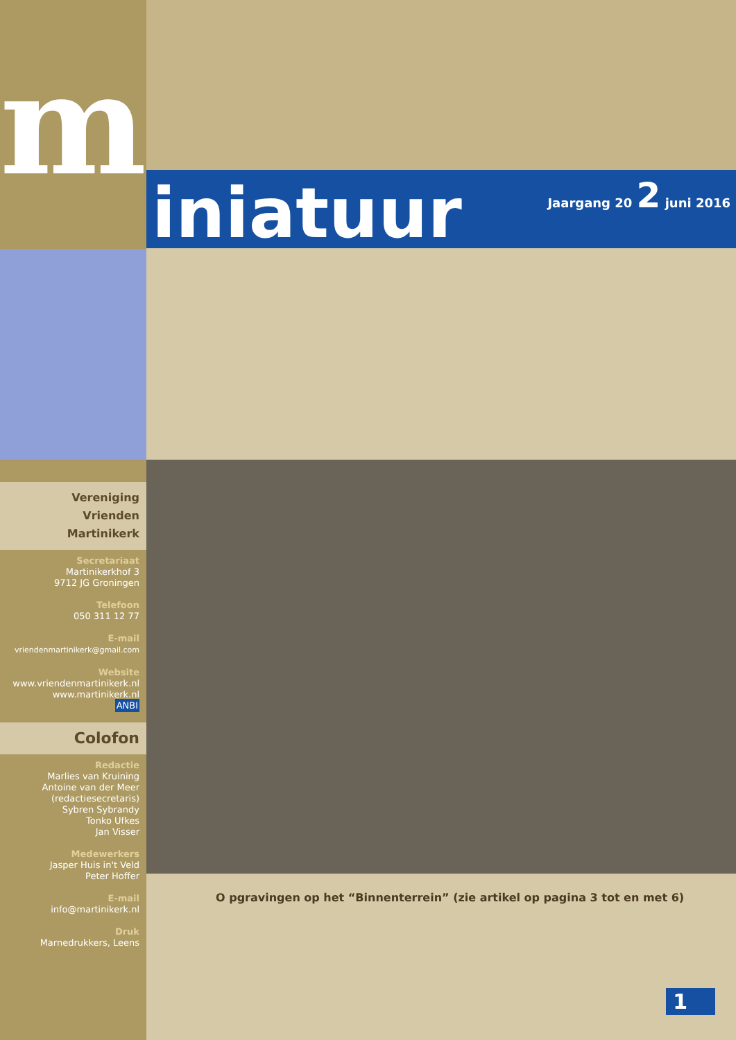m
Vereniging
Vrienden Martinikerk
Secretariaat
Martinikerkhof 3
9712 JG Groningen
Telefoon
050 311 12 77
E-mail
vriendenmartinikerk@gmail.com
Website
www.vriendenmartinikerk.nl
www.martinikerk.nl
ANBI
Colofon
Redactie
Marlies van Kruining
Antoine van der Meer
(redactiesecretaris)
Sybren Sybrandy
Tonko Ufkes
Jan Visser
Medewerkers
Jasper Huis in't Veld
Peter Hoffer
E-mail
info@martinikerk.nl
Druk
Marnedrukkers, Leens
iniatuur
Jaargang 20 2 juni 2016
O pgravingen op het “Binnenterrein” (zie artikel op pagina 3 tot en met 6)
1